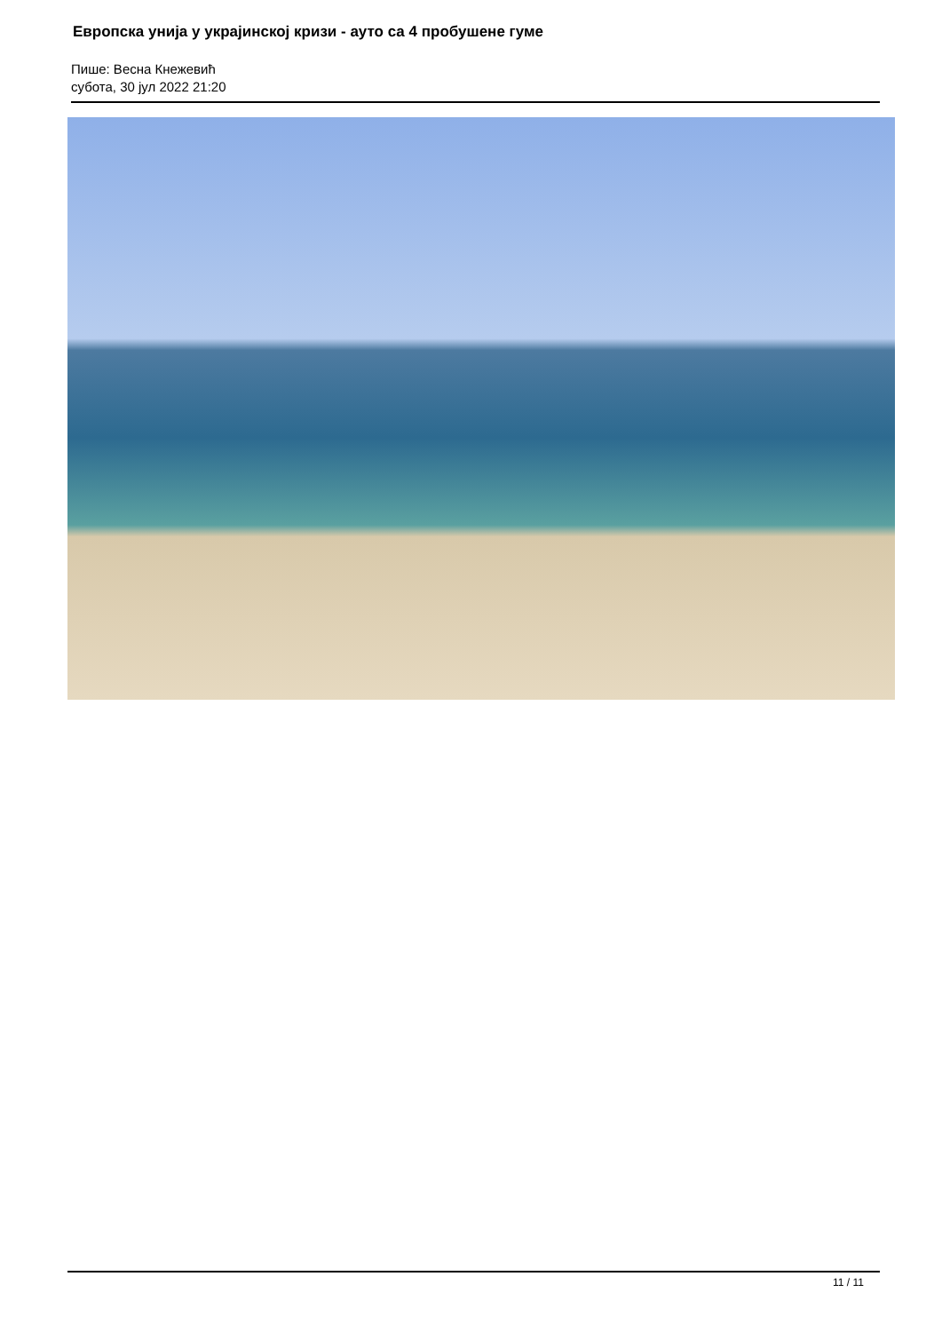Европска унија у украјинској кризи - ауто са 4 пробушене гуме
Пише: Весна Кнежевић
субота, 30 јул 2022 21:20
11 / 11